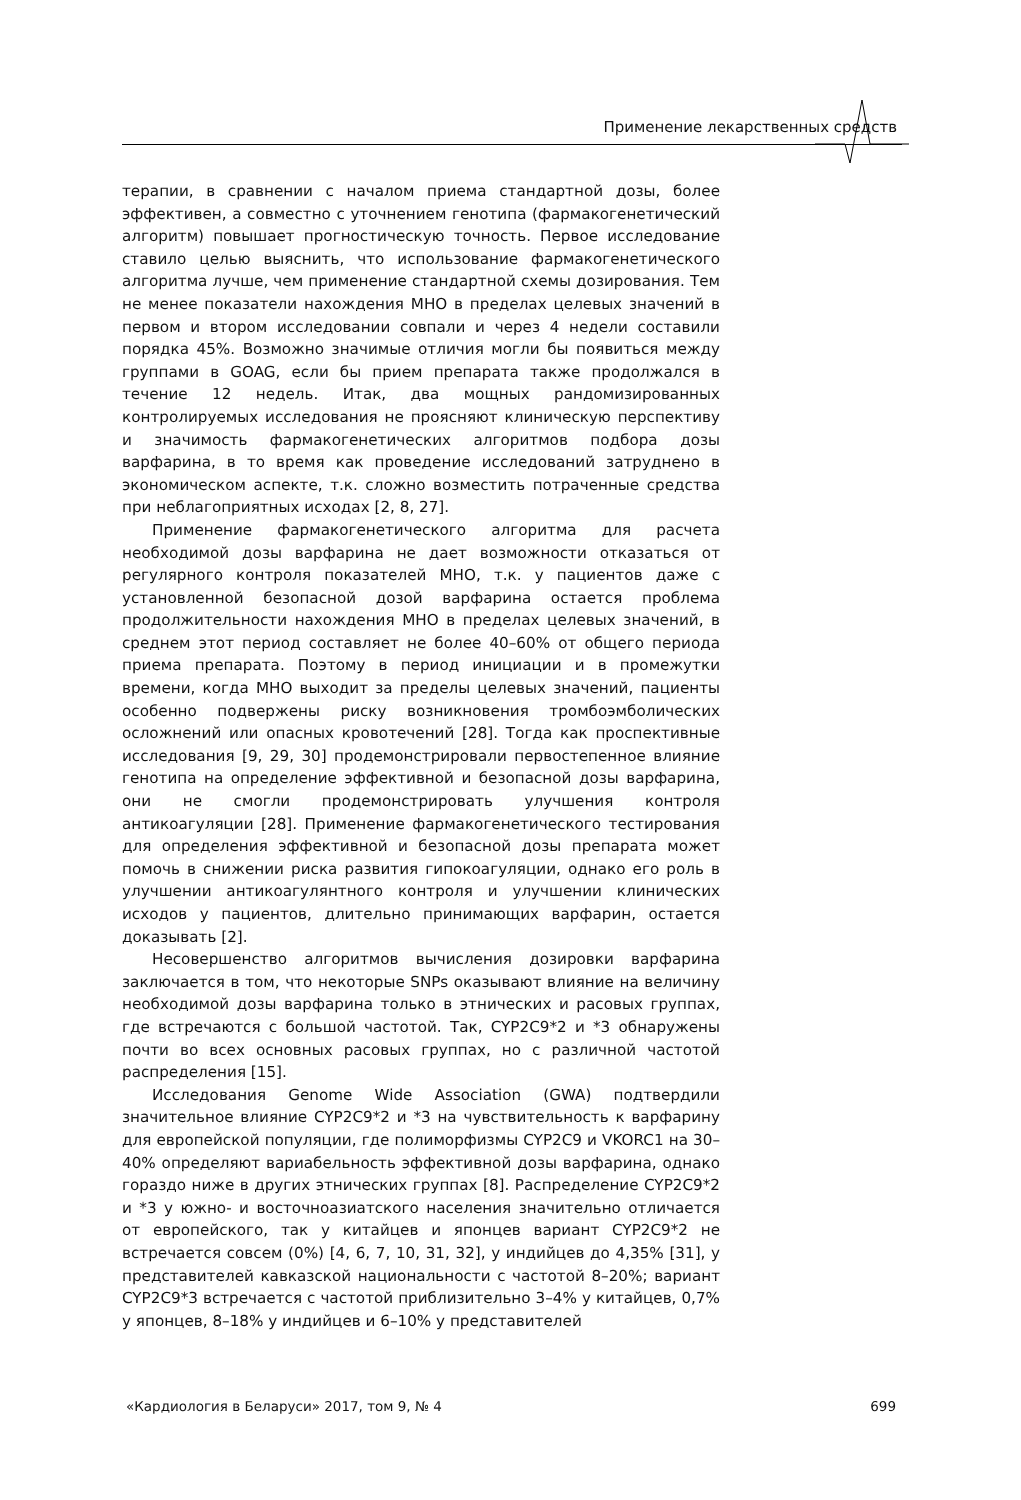Применение лекарственных средств
терапии, в сравнении с началом приема стандартной дозы, более эффективен, а совместно с уточнением генотипа (фармакогенетический алгоритм) повышает прогностическую точность. Первое исследование ставило целью выяснить, что использование фармакогенетического алгоритма лучше, чем применение стандартной схемы дозирования. Тем не менее показатели нахождения МНО в пределах целевых значений в первом и втором исследовании совпали и через 4 недели составили порядка 45%. Возможно значимые отличия могли бы появиться между группами в GOAG, если бы прием препарата также продолжался в течение 12 недель. Итак, два мощных рандомизированных контролируемых исследования не проясняют клиническую перспективу и значимость фармакогенетических алгоритмов подбора дозы варфарина, в то время как проведение исследований затруднено в экономическом аспекте, т.к. сложно возместить потраченные средства при неблагоприятных исходах [2, 8, 27].
Применение фармакогенетического алгоритма для расчета необходимой дозы варфарина не дает возможности отказаться от регулярного контроля показателей МНО, т.к. у пациентов даже с установленной безопасной дозой варфарина остается проблема продолжительности нахождения МНО в пределах целевых значений, в среднем этот период составляет не более 40–60% от общего периода приема препарата. Поэтому в период инициации и в промежутки времени, когда МНО выходит за пределы целевых значений, пациенты особенно подвержены риску возникновения тромбоэмболических осложнений или опасных кровотечений [28]. Тогда как проспективные исследования [9, 29, 30] продемонстрировали первостепенное влияние генотипа на определение эффективной и безопасной дозы варфарина, они не смогли продемонстрировать улучшения контроля антикоагуляции [28]. Применение фармакогенетического тестирования для определения эффективной и безопасной дозы препарата может помочь в снижении риска развития гипокоагуляции, однако его роль в улучшении антикоагулянтного контроля и улучшении клинических исходов у пациентов, длительно принимающих варфарин, остается доказывать [2].
Несовершенство алгоритмов вычисления дозировки варфарина заключается в том, что некоторые SNPs оказывают влияние на величину необходимой дозы варфарина только в этнических и расовых группах, где встречаются с большой частотой. Так, CYP2C9*2 и *3 обнаружены почти во всех основных расовых группах, но с различной частотой распределения [15].
Исследования Genome Wide Association (GWA) подтвердили значительное влияние CYP2C9*2 и *3 на чувствительность к варфарину для европейской популяции, где полиморфизмы CYP2C9 и VKORC1 на 30–40% определяют вариабельность эффективной дозы варфарина, однако гораздо ниже в других этнических группах [8]. Распределение CYP2C9*2 и *3 у южно- и восточноазиатского населения значительно отличается от европейского, так у китайцев и японцев вариант CYP2C9*2 не встречается совсем (0%) [4, 6, 7, 10, 31, 32], у индийцев до 4,35% [31], у представителей кавказской национальности с частотой 8–20%; вариант CYP2C9*3 встречается с частотой приблизительно 3–4% у китайцев, 0,7% у японцев, 8–18% у индийцев и 6–10% у представителей
«Кардиология в Беларуси» 2017, том 9, № 4 699